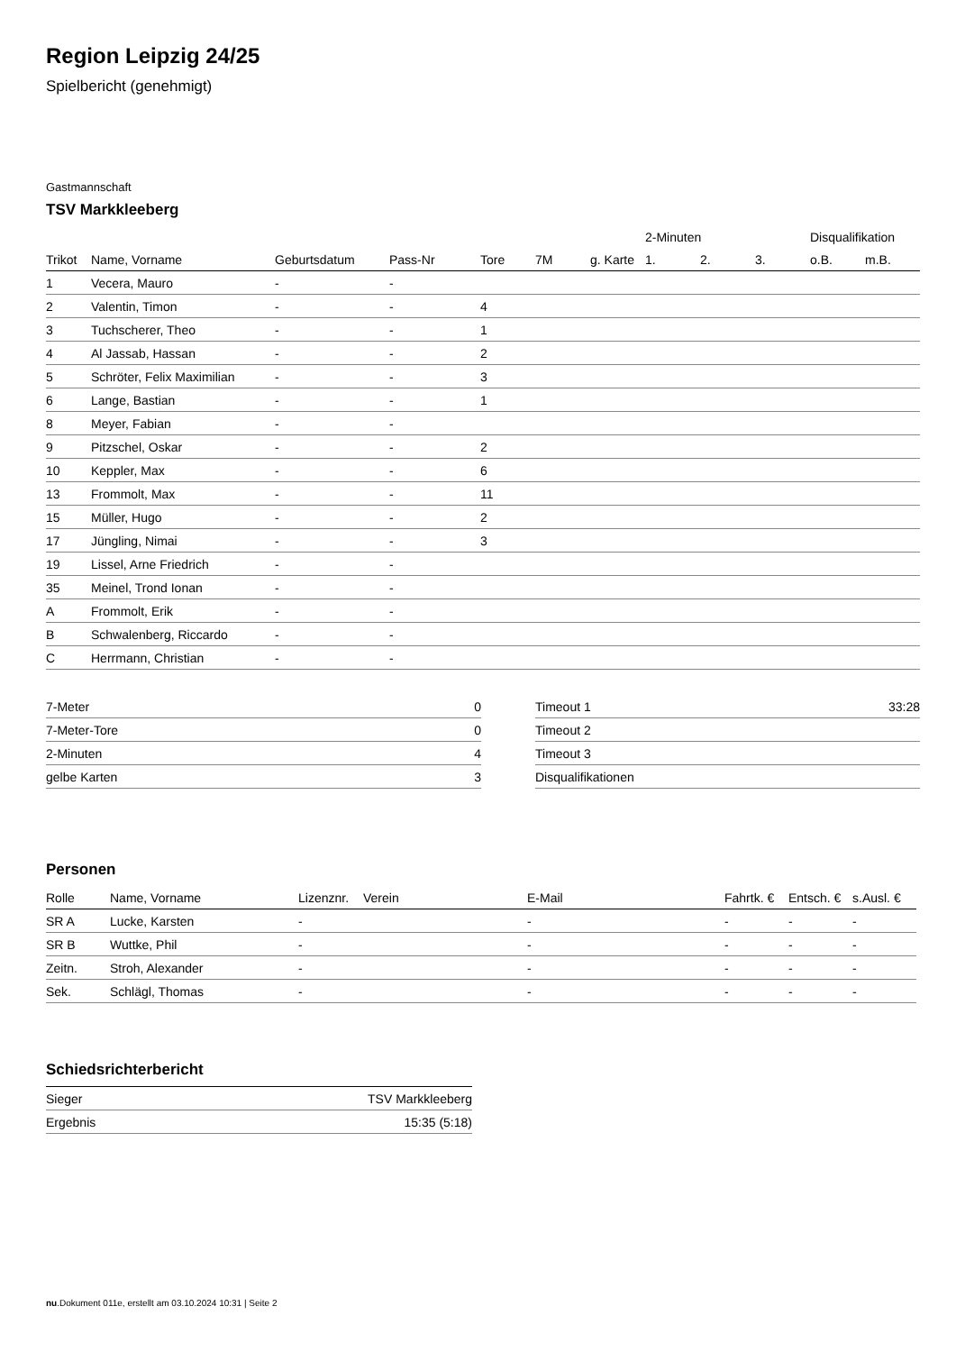Region Leipzig 24/25
Spielbericht (genehmigt)
Gastmannschaft
TSV Markkleeberg
| | | | | | | | 2-Minuten | | | Disqualifikation | |
| --- | --- | --- | --- | --- | --- | --- | --- | --- | --- | --- | --- |
| Trikot | Name, Vorname | Geburtsdatum | Pass-Nr | Tore | 7M | g. Karte | 1. | 2. | 3. | o.B. | m.B. |
| 1 | Vecera, Mauro | - | - | | | | | | | | |
| 2 | Valentin, Timon | - | - | 4 | | | | | | | |
| 3 | Tuchscherer, Theo | - | - | 1 | | | | | | | |
| 4 | Al Jassab, Hassan | - | - | 2 | | | | | | | |
| 5 | Schröter, Felix Maximilian | - | - | 3 | | | | | | | |
| 6 | Lange, Bastian | - | - | 1 | | | | | | | |
| 8 | Meyer, Fabian | - | - | | | | | | | | |
| 9 | Pitzschel, Oskar | - | - | 2 | | | | | | | |
| 10 | Keppler, Max | - | - | 6 | | | | | | | |
| 13 | Frommolt, Max | - | - | 11 | | | | | | | |
| 15 | Müller, Hugo | - | - | 2 | | | | | | | |
| 17 | Jüngling, Nimai | - | - | 3 | | | | | | | |
| 19 | Lissel, Arne Friedrich | - | - | | | | | | | | |
| 35 | Meinel, Trond Ionan | - | - | | | | | | | | |
| A | Frommolt, Erik | - | - | | | | | | | | |
| B | Schwalenberg, Riccardo | - | - | | | | | | | | |
| C | Herrmann, Christian | - | - | | | | | | | | |
| 7-Meter | 0 |
| 7-Meter-Tore | 0 |
| 2-Minuten | 4 |
| gelbe Karten | 3 |
| Timeout 1 | 33:28 |
| Timeout 2 | |
| Timeout 3 | |
| Disqualifikationen | |
Personen
| Rolle | Name, Vorname | Lizenznr. | Verein | E-Mail | Fahrtk. € | Entsch. € | s.Ausl. € |
| --- | --- | --- | --- | --- | --- | --- | --- |
| SR A | Lucke, Karsten | - | | - | - | - | - |
| SR B | Wuttke, Phil | - | | - | - | - | - |
| Zeitn. | Stroh, Alexander | - | | - | - | - | - |
| Sek. | Schlägl, Thomas | - | | - | - | - | - |
Schiedsrichterbericht
| Sieger | TSV Markkleeberg |
| Ergebnis | 15:35 (5:18) |
nu.Dokument 011e, erstellt am 03.10.2024 10:31 | Seite 2